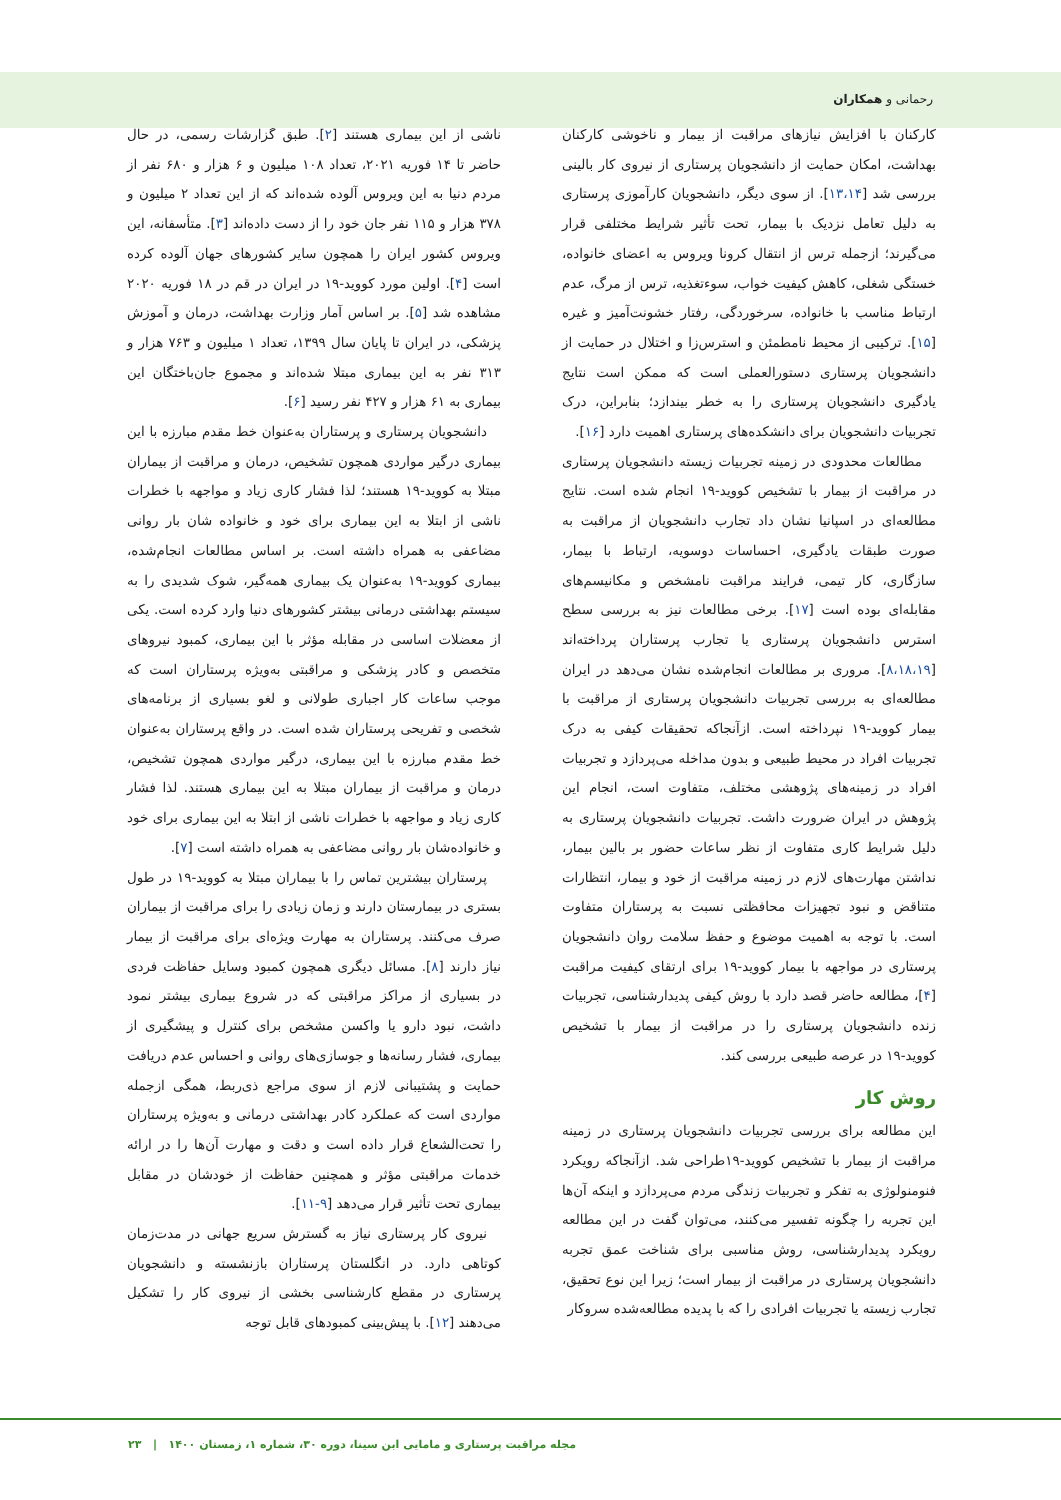رحمانی و همکاران
ناشی از این بیماری هستند [۲]. طبق گزارشات رسمی، در حال حاضر تا ۱۴ فوریه ۲۰۲۱، تعداد ۱۰۸ میلیون و ۶ هزار و ۶۸۰ نفر از مردم دنیا به این ویروس آلوده شده‌اند که از این تعداد ۲ میلیون و ۳۷۸ هزار و ۱۱۵ نفر جان خود را از دست داده‌اند [۳]. متأسفانه، این ویروس کشور ایران را همچون سایر کشورهای جهان آلوده کرده است [۴]. اولین مورد کووید-۱۹ در ایران در قم در ۱۸ فوریه ۲۰۲۰ مشاهده شد [۵]. بر اساس آمار وزارت بهداشت، درمان و آموزش پزشکی، در ایران تا پایان سال ۱۳۹۹، تعداد ۱ میلیون و ۷۶۳ هزار و ۳۱۳ نفر به این بیماری مبتلا شده‌اند و مجموع جان‌باختگان این بیماری به ۶۱ هزار و ۴۲۷ نفر رسید [۶].
دانشجویان پرستاری و پرستاران به‌عنوان خط مقدم مبارزه با این بیماری درگیر مواردی همچون تشخیص، درمان و مراقبت از بیماران مبتلا به کووید-۱۹ هستند؛ لذا فشار کاری زیاد و مواجهه با خطرات ناشی از ابتلا به این بیماری برای خود و خانواده شان بار روانی مضاعفی به همراه داشته است. بر اساس مطالعات انجام‌شده، بیماری کووید-۱۹ به‌عنوان یک بیماری همه‌گیر، شوک شدیدی را به سیستم بهداشتی درمانی بیشتر کشورهای دنیا وارد کرده است. یکی از معضلات اساسی در مقابله مؤثر با این بیماری، کمبود نیروهای متخصص و کادر پزشکی و مراقبتی به‌ویژه پرستاران است که موجب ساعات کار اجباری طولانی و لغو بسیاری از برنامه‌های شخصی و تفریحی پرستاران شده است. در واقع پرستاران به‌عنوان خط مقدم مبارزه با این بیماری، درگیر مواردی همچون تشخیص، درمان و مراقبت از بیماران مبتلا به این بیماری هستند. لذا فشار کاری زیاد و مواجهه با خطرات ناشی از ابتلا به این بیماری برای خود و خانواده‌شان بار روانی مضاعفی به همراه داشته است [۷].
پرستاران بیشترین تماس را با بیماران مبتلا به کووید-۱۹ در طول بستری در بیمارستان دارند و زمان زیادی را برای مراقبت از بیماران صرف می‌کنند. پرستاران به مهارت ویژه‌ای برای مراقبت از بیمار نیاز دارند [۸]. مسائل دیگری همچون کمبود وسایل حفاظت فردی در بسیاری از مراکز مراقبتی که در شروع بیماری بیشتر نمود داشت، نبود دارو یا واکسن مشخص برای کنترل و پیشگیری از بیماری، فشار رسانه‌ها و جوسازی‌های روانی و احساس عدم دریافت حمایت و پشتیبانی لازم از سوی مراجع ذی‌ربط، همگی ازجمله مواردی است که عملکرد کادر بهداشتی درمانی و به‌ویژه پرستاران را تحت‌الشعاع قرار داده است و دقت و مهارت آن‌ها را در ارائه خدمات مراقبتی مؤثر و همچنین حفاظت از خودشان در مقابل بیماری تحت تأثیر قرار می‌دهد [۹-۱۱].
نیروی کار پرستاری نیاز به گسترش سریع جهانی در مدت‌زمان کوتاهی دارد. در انگلستان پرستاران بازنشسته و دانشجویان پرستاری در مقطع کارشناسی بخشی از نیروی کار را تشکیل می‌دهند [۱۲]. با پیش‌بینی کمبودهای قابل توجه
کارکنان با افزایش نیازهای مراقبت از بیمار و ناخوشی کارکنان بهداشت، امکان حمایت از دانشجویان پرستاری از نیروی کار بالینی بررسی شد [۱۳،۱۴]. از سوی دیگر، دانشجویان کارآموزی پرستاری به دلیل تعامل نزدیک با بیمار، تحت تأثیر شرایط مختلفی قرار می‌گیرند؛ ازجمله ترس از انتقال کرونا ویروس به اعضای خانواده، خستگی شغلی، کاهش کیفیت خواب، سوءتغذیه، ترس از مرگ، عدم ارتباط مناسب با خانواده، سرخوردگی، رفتار خشونت‌آمیز و غیره [۱۵]. ترکیبی از محیط نامطمئن و استرس‌زا و اختلال در حمایت از دانشجویان پرستاری دستورالعملی است که ممکن است نتایج یادگیری دانشجویان پرستاری را به خطر بیندازد؛ بنابراین، درک تجربیات دانشجویان برای دانشکده‌های پرستاری اهمیت دارد [۱۶].
مطالعات محدودی در زمینه تجربیات زیسته دانشجویان پرستاری در مراقبت از بیمار با تشخیص کووید-۱۹ انجام شده است. نتایج مطالعه‌ای در اسپانیا نشان داد تجارب دانشجویان از مراقبت به صورت طبقات یادگیری، احساسات دوسویه، ارتباط با بیمار، سازگاری، کار تیمی، فرایند مراقبت نامشخص و مکانیسم‌های مقابله‌ای بوده است [۱۷]. برخی مطالعات نیز به بررسی سطح استرس دانشجویان پرستاری یا تجارب پرستاران پرداخته‌اند [۸،۱۸،۱۹]. مروری بر مطالعات انجام‌شده نشان می‌دهد در ایران مطالعه‌ای به بررسی تجربیات دانشجویان پرستاری از مراقبت با بیمار کووید-۱۹ نپرداخته است. ازآنجاکه تحقیقات کیفی به درک تجربیات افراد در محیط طبیعی و بدون مداخله می‌پردازد و تجربیات افراد در زمینه‌های پژوهشی مختلف، متفاوت است، انجام این پژوهش در ایران ضرورت داشت. تجربیات دانشجویان پرستاری به دلیل شرایط کاری متفاوت از نظر ساعات حضور بر بالین بیمار، نداشتن مهارت‌های لازم در زمینه مراقبت از خود و بیمار، انتظارات متناقض و نبود تجهیزات محافظتی نسبت به پرستاران متفاوت است. با توجه به اهمیت موضوع و حفظ سلامت روان دانشجویان پرستاری در مواجهه با بیمار کووید-۱۹ برای ارتقای کیفیت مراقبت [۴]، مطالعه حاضر قصد دارد با روش کیفی پدیدارشناسی، تجربیات زنده دانشجویان پرستاری را در مراقبت از بیمار با تشخیص کووید-۱۹ در عرصه طبیعی بررسی کند.
روش کار
این مطالعه برای بررسی تجربیات دانشجویان پرستاری در زمینه مراقبت از بیمار با تشخیص کووید-۱۹طراحی شد. ازآنجاکه رویکرد فنومنولوژی به تفکر و تجربیات زندگی مردم می‌پردازد و اینکه آن‌ها این تجربه را چگونه تفسیر می‌کنند، می‌توان گفت در این مطالعه رویکرد پدیدارشناسی، روش مناسبی برای شناخت عمق تجربه دانشجویان پرستاری در مراقبت از بیمار است؛ زیرا این نوع تحقیق، تجارب زیسته یا تجربیات افرادی را که با پدیده مطالعه‌شده سروکار
مجله مراقبت پرستاری و مامایی ابن سینا، دوره ۳۰، شماره ۱، زمستان ۱۴۰۰ | ۲۳